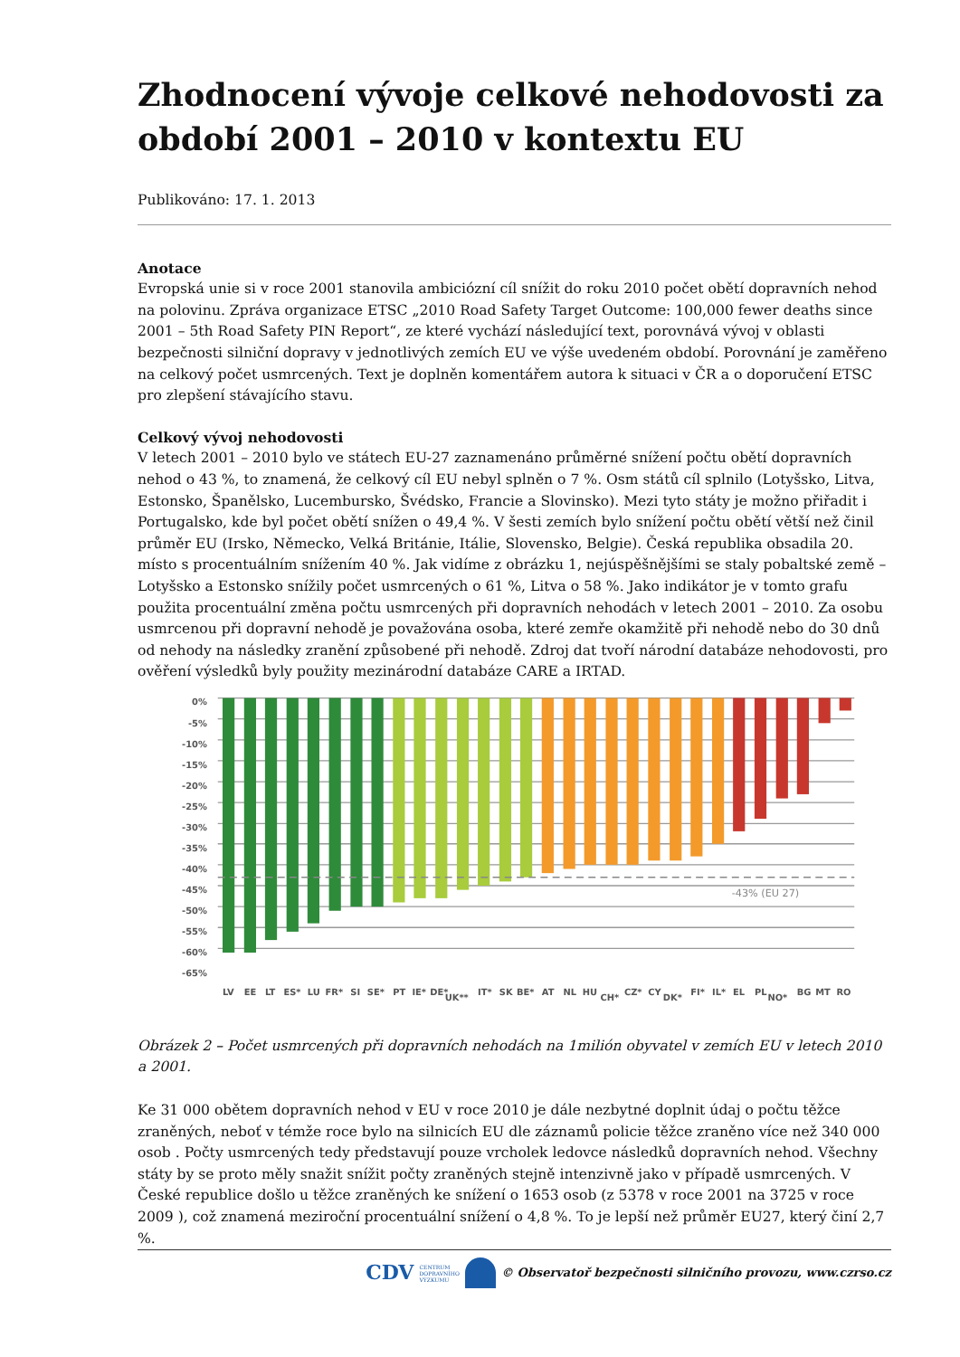Zhodnocení vývoje celkové nehodovosti za období 2001 – 2010 v kontextu EU
Publikováno: 17. 1. 2013
Anotace
Evropská unie si v roce 2001 stanovila ambiciózní cíl snížit do roku 2010 počet obětí dopravních nehod na polovinu. Zpráva organizace ETSC „2010 Road Safety Target Outcome: 100,000 fewer deaths since 2001 – 5th Road Safety PIN Report“, ze které vychází následující text, porovnává vývoj v oblasti bezpečnosti silniční dopravy v jednotlivých zemích EU ve výše uvedeném období. Porovnání je zaměřeno na celkový počet usmrcených. Text je doplněn komentářem autora k situaci v ČR a o doporučení ETSC pro zlepšení stávajícího stavu.
Celkový vývoj nehodovosti
V letech 2001 – 2010 bylo ve státech EU-27 zaznamenáno průměrné snížení počtu obětí dopravních nehod o 43 %, to znamená, že celkový cíl EU nebyl splněn o 7 %. Osm států cíl splnilo (Lotyšsko, Litva, Estonsko, Španělsko, Lucembursko, Švédsko, Francie a Slovinsko). Mezi tyto státy je možno přiřadit i Portugalsko, kde byl počet obětí snížen o 49,4 %. V šesti zemích bylo snížení počtu obětí větší než činil průměr EU (Irsko, Německo, Velká Británie, Itálie, Slovensko, Belgie). Česká republika obsadila 20. místo s procentuálním snížením 40 %. Jak vidíme z obrázku 1, nejúspěšnějšími se staly pobaltské země – Lotyšsko a Estonsko snížily počet usmrcených o 61 %, Litva o 58 %. Jako indikátor je v tomto grafu použita procentuální změna počtu usmrcených při dopravních nehodách v letech 2001 – 2010. Za osobu usmrcenou při dopravní nehodě je považována osoba, které zemře okamžitě při nehodě nebo do 30 dnů od nehody na následky zranění způsobené při nehodě. Zdroj dat tvoří národní databáze nehodovosti, pro ověření výsledků byly použity mezinárodní databáze CARE a IRTAD.
-43% (EU 27)
0%
-5%
-10%
-15%
-20%
-25%
-30%
-35%
-40%
-45%
-50%
-55%
-60%
-65%
LV
EE
LT
ES*
LU
FR*
SI
SE*
PT
IE*
DE*
UK**
IT*
SK
BE*
AT
NL
HU
CH*
CZ*
CY
DK*
FI*
IL*
EL
PL
NO*
BG
MT
RO
Obrázek 2 – Počet usmrcených při dopravních nehodách na 1milión obyvatel v zemích EU v letech 2010 a 2001.
Ke 31 000 obětem dopravních nehod v EU v roce 2010 je dále nezbytné doplnit údaj o počtu těžce zraněných, neboť v témže roce bylo na silnicích EU dle záznamů policie těžce zraněno více než 340 000 osob . Počty usmrcených tedy představují pouze vrcholek ledovce následků dopravních nehod. Všechny státy by se proto měly snažit snížit počty zraněných stejně intenzivně jako v případě usmrcených. V České republice došlo u těžce zraněných ke snížení o 1653 osob (z 5378 v roce 2001 na 3725 v roce 2009 ), což znamená meziroční procentuální snížení o 4,8 %. To je lepší než průměr EU27, který činí 2,7 %.
CDV CENTRUM
DOPRAVNÍHO
VÝZKUMU © Observatoř bezpečnosti silničního provozu, www.czrso.cz